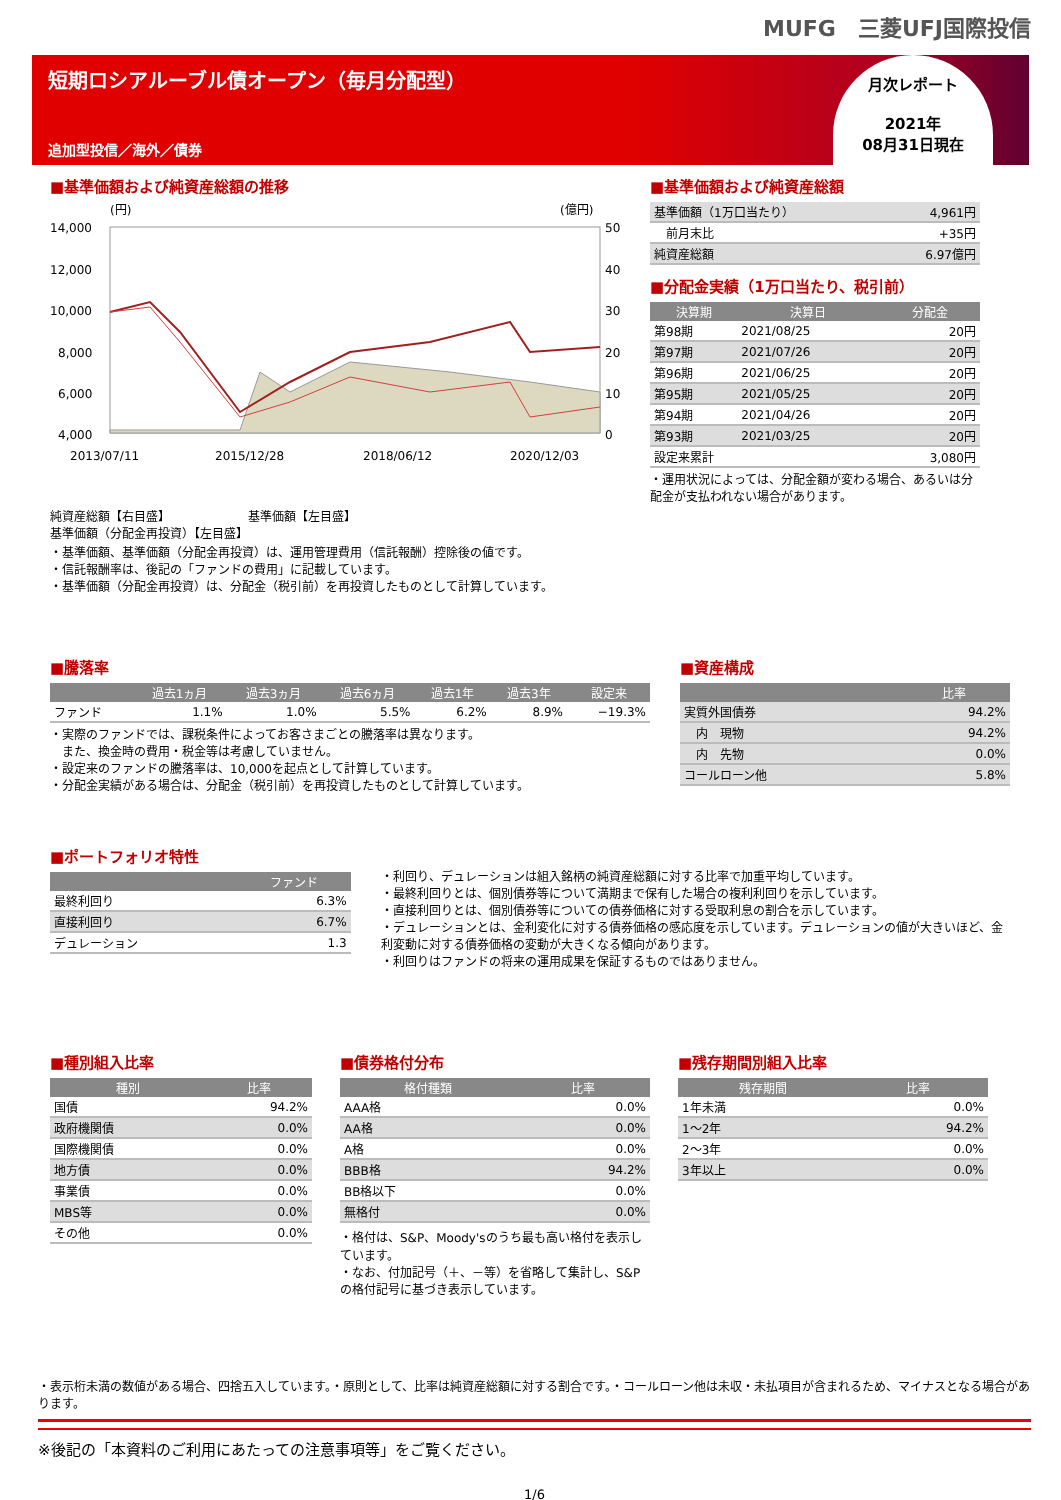MUFG　三菱UFJ国際投信
短期ロシアルーブル債オープン（毎月分配型）
追加型投信／海外／債券
月次レポート
2021年
08月31日現在
■基準価額および純資産総額の推移
(円)
(億円)
14,000
12,000
10,000
8,000
6,000
4,000
50
40
30
20
10
0
2013/07/11
2015/12/28
2018/06/12
2020/12/03
純資産総額【右目盛】　　　　　　　基準価額【左目盛】
基準価額（分配金再投資）【左目盛】
・基準価額、基準価額（分配金再投資）は、運用管理費用（信託報酬）控除後の値です。
・信託報酬率は、後記の「ファンドの費用」に記載しています。
・基準価額（分配金再投資）は、分配金（税引前）を再投資したものとして計算しています。
■基準価額および純資産総額
| 基準価額（1万口当たり） | 4,961円 |
| 前月末比 | +35円 |
| 純資産総額 | 6.97億円 |
■分配金実績（1万口当たり、税引前）
| 決算期 | 決算日 | 分配金 |
| --- | --- | --- |
| 第98期 | 2021/08/25 | 20円 |
| 第97期 | 2021/07/26 | 20円 |
| 第96期 | 2021/06/25 | 20円 |
| 第95期 | 2021/05/25 | 20円 |
| 第94期 | 2021/04/26 | 20円 |
| 第93期 | 2021/03/25 | 20円 |
| 設定来累計 | | 3,080円 |
・運用状況によっては、分配金額が変わる場合、あるいは分配金が支払われない場合があります。
■騰落率
| | 過去1ヵ月 | 過去3ヵ月 | 過去6ヵ月 | 過去1年 | 過去3年 | 設定来 |
| --- | --- | --- | --- | --- | --- | --- |
| ファンド | 1.1% | 1.0% | 5.5% | 6.2% | 8.9% | −19.3% |
・実際のファンドでは、課税条件によってお客さまごとの騰落率は異なります。
　また、換金時の費用・税金等は考慮していません。
・設定来のファンドの騰落率は、10,000を起点として計算しています。
・分配金実績がある場合は、分配金（税引前）を再投資したものとして計算しています。
■資産構成
| | 比率 |
| --- | --- |
| 実質外国債券 | 94.2% |
| 内 現物 | 94.2% |
| 内 先物 | 0.0% |
| コールローン他 | 5.8% |
■ポートフォリオ特性
| | ファンド |
| --- | --- |
| 最終利回り | 6.3% |
| 直接利回り | 6.7% |
| デュレーション | 1.3 |
・利回り、デュレーションは組入銘柄の純資産総額に対する比率で加重平均しています。
・最終利回りとは、個別債券等について満期まで保有した場合の複利利回りを示しています。
・直接利回りとは、個別債券等についての債券価格に対する受取利息の割合を示しています。
・デュレーションとは、金利変化に対する債券価格の感応度を示しています。デュレーションの値が大きいほど、金利変動に対する債券価格の変動が大きくなる傾向があります。
・利回りはファンドの将来の運用成果を保証するものではありません。
■種別組入比率
| 種別 | 比率 |
| --- | --- |
| 国債 | 94.2% |
| 政府機関債 | 0.0% |
| 国際機関債 | 0.0% |
| 地方債 | 0.0% |
| 事業債 | 0.0% |
| MBS等 | 0.0% |
| その他 | 0.0% |
■債券格付分布
| 格付種類 | 比率 |
| --- | --- |
| AAA格 | 0.0% |
| AA格 | 0.0% |
| A格 | 0.0% |
| BBB格 | 94.2% |
| BB格以下 | 0.0% |
| 無格付 | 0.0% |
・格付は、S&P、Moody'sのうち最も高い格付を表示しています。
・なお、付加記号（＋、－等）を省略して集計し、S&Pの格付記号に基づき表示しています。
■残存期間別組入比率
| 残存期間 | 比率 |
| --- | --- |
| 1年未満 | 0.0% |
| 1～2年 | 94.2% |
| 2～3年 | 0.0% |
| 3年以上 | 0.0% |
・表示桁未満の数値がある場合、四捨五入しています。・原則として、比率は純資産総額に対する割合です。・コールローン他は未収・未払項目が含まれるため、マイナスとなる場合があります。
※後記の「本資料のご利用にあたっての注意事項等」をご覧ください。
1/6